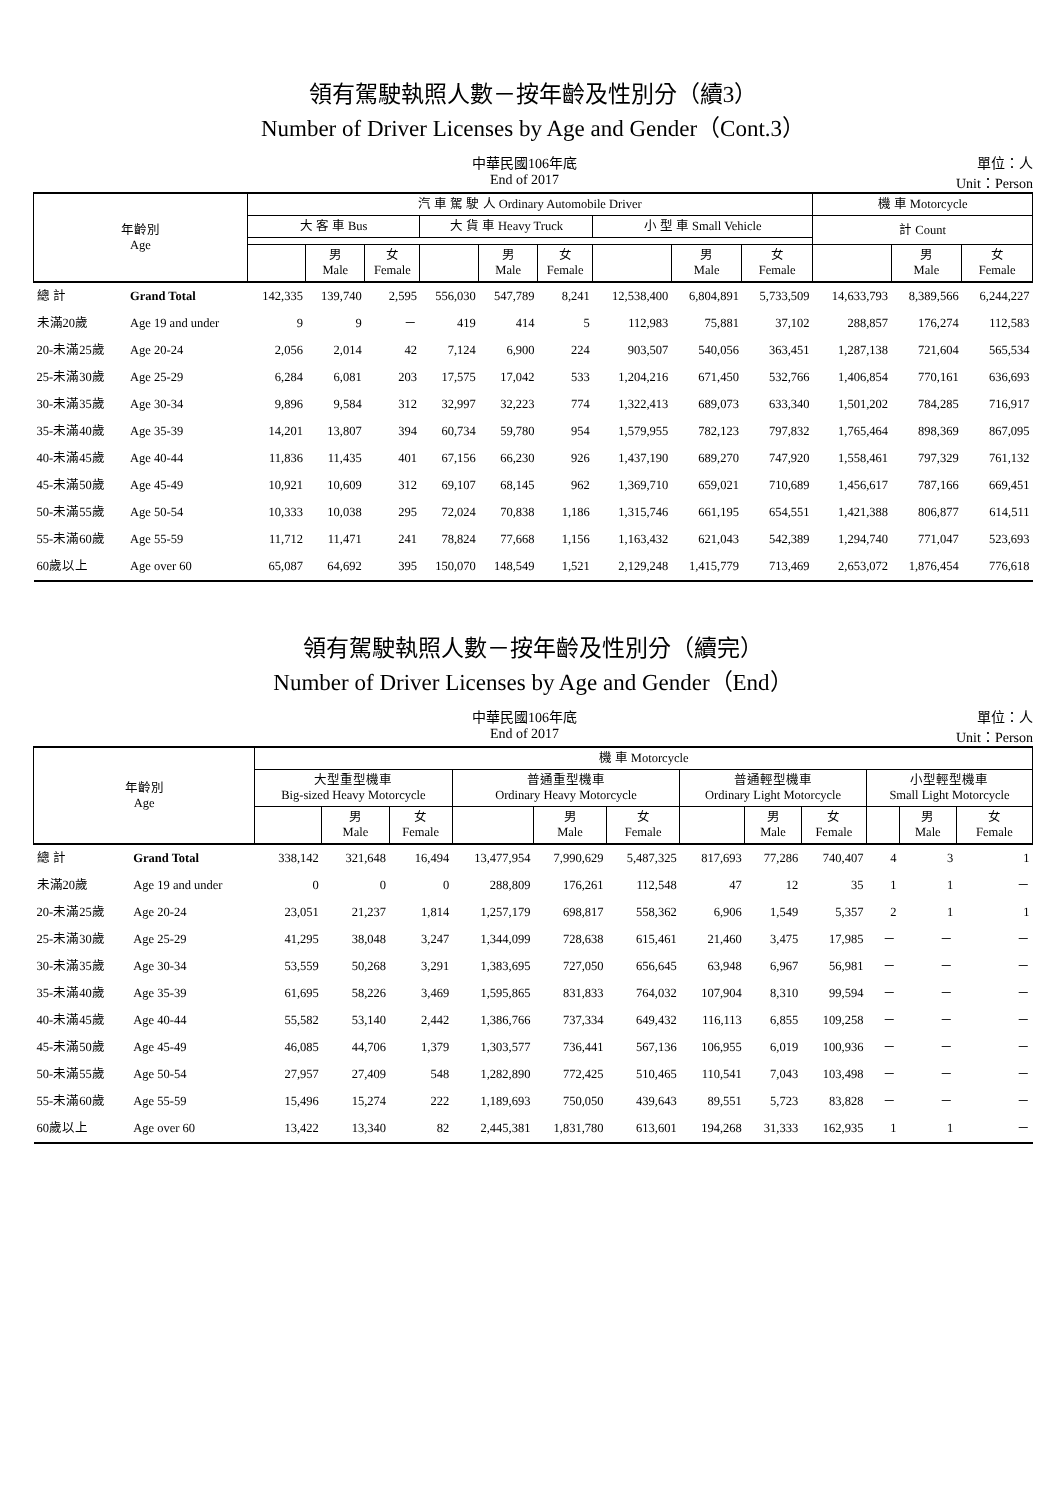領有駕駛執照人數－按年齡及性別分（續3）
Number of Driver Licenses by Age and Gender（Cont.3）
中華民國106年底
End of 2017
單位：人
Unit：Person
| 年齡別 Age | | 汽 車 駕 駛 人 Ordinary Automobile Driver | | | | | | | | | 機 車 Motorcycle | | |
| --- | --- | --- | --- | --- | --- | --- | --- | --- | --- | --- | --- | --- | --- |
| | | 大 客 車 Bus | | | 大 貨 車 Heavy Truck | | | 小 型 車 Small Vehicle | | | 計 Count | | |
| | | | 男 Male | 女 Female | | 男 Male | 女 Female | | 男 Male | 女 Female | | 男 Male | 女 Female |
| 總 計 | Grand Total | 142,335 | 139,740 | 2,595 | 556,030 | 547,789 | 8,241 | 12,538,400 | 6,804,891 | 5,733,509 | 14,633,793 | 8,389,566 | 6,244,227 |
| 未滿20歲 | Age 19 and under | 9 | 9 | － | 419 | 414 | 5 | 112,983 | 75,881 | 37,102 | 288,857 | 176,274 | 112,583 |
| 20-未滿25歲 | Age 20-24 | 2,056 | 2,014 | 42 | 7,124 | 6,900 | 224 | 903,507 | 540,056 | 363,451 | 1,287,138 | 721,604 | 565,534 |
| 25-未滿30歲 | Age 25-29 | 6,284 | 6,081 | 203 | 17,575 | 17,042 | 533 | 1,204,216 | 671,450 | 532,766 | 1,406,854 | 770,161 | 636,693 |
| 30-未滿35歲 | Age 30-34 | 9,896 | 9,584 | 312 | 32,997 | 32,223 | 774 | 1,322,413 | 689,073 | 633,340 | 1,501,202 | 784,285 | 716,917 |
| 35-未滿40歲 | Age 35-39 | 14,201 | 13,807 | 394 | 60,734 | 59,780 | 954 | 1,579,955 | 782,123 | 797,832 | 1,765,464 | 898,369 | 867,095 |
| 40-未滿45歲 | Age 40-44 | 11,836 | 11,435 | 401 | 67,156 | 66,230 | 926 | 1,437,190 | 689,270 | 747,920 | 1,558,461 | 797,329 | 761,132 |
| 45-未滿50歲 | Age 45-49 | 10,921 | 10,609 | 312 | 69,107 | 68,145 | 962 | 1,369,710 | 659,021 | 710,689 | 1,456,617 | 787,166 | 669,451 |
| 50-未滿55歲 | Age 50-54 | 10,333 | 10,038 | 295 | 72,024 | 70,838 | 1,186 | 1,315,746 | 661,195 | 654,551 | 1,421,388 | 806,877 | 614,511 |
| 55-未滿60歲 | Age 55-59 | 11,712 | 11,471 | 241 | 78,824 | 77,668 | 1,156 | 1,163,432 | 621,043 | 542,389 | 1,294,740 | 771,047 | 523,693 |
| 60歲以上 | Age over 60 | 65,087 | 64,692 | 395 | 150,070 | 148,549 | 1,521 | 2,129,248 | 1,415,779 | 713,469 | 2,653,072 | 1,876,454 | 776,618 |
領有駕駛執照人數－按年齡及性別分（續完）
Number of Driver Licenses by Age and Gender（End）
中華民國106年底
End of 2017
單位：人
Unit：Person
| 年齡別 Age | | 機 車 Motorcycle | | | | | | | | | | | |
| --- | --- | --- | --- | --- | --- | --- | --- | --- | --- | --- | --- | --- | --- |
| | | 大型重型機車 Big-sized Heavy Motorcycle | | | 普通重型機車 Ordinary Heavy Motorcycle | | | 普通輕型機車 Ordinary Light Motorcycle | | | 小型輕型機車 Small Light Motorcycle | | |
| | | | 男 Male | 女 Female | | 男 Male | 女 Female | | 男 Male | 女 Female | | 男 Male | 女 Female |
| 總 計 | Grand Total | 338,142 | 321,648 | 16,494 | 13,477,954 | 7,990,629 | 5,487,325 | 817,693 | 77,286 | 740,407 | 4 | 3 | 1 |
| 未滿20歲 | Age 19 and under | 0 | 0 | 0 | 288,809 | 176,261 | 112,548 | 47 | 12 | 35 | 1 | 1 | － |
| 20-未滿25歲 | Age 20-24 | 23,051 | 21,237 | 1,814 | 1,257,179 | 698,817 | 558,362 | 6,906 | 1,549 | 5,357 | 2 | 1 | 1 |
| 25-未滿30歲 | Age 25-29 | 41,295 | 38,048 | 3,247 | 1,344,099 | 728,638 | 615,461 | 21,460 | 3,475 | 17,985 | － | － | － |
| 30-未滿35歲 | Age 30-34 | 53,559 | 50,268 | 3,291 | 1,383,695 | 727,050 | 656,645 | 63,948 | 6,967 | 56,981 | － | － | － |
| 35-未滿40歲 | Age 35-39 | 61,695 | 58,226 | 3,469 | 1,595,865 | 831,833 | 764,032 | 107,904 | 8,310 | 99,594 | － | － | － |
| 40-未滿45歲 | Age 40-44 | 55,582 | 53,140 | 2,442 | 1,386,766 | 737,334 | 649,432 | 116,113 | 6,855 | 109,258 | － | － | － |
| 45-未滿50歲 | Age 45-49 | 46,085 | 44,706 | 1,379 | 1,303,577 | 736,441 | 567,136 | 106,955 | 6,019 | 100,936 | － | － | － |
| 50-未滿55歲 | Age 50-54 | 27,957 | 27,409 | 548 | 1,282,890 | 772,425 | 510,465 | 110,541 | 7,043 | 103,498 | － | － | － |
| 55-未滿60歲 | Age 55-59 | 15,496 | 15,274 | 222 | 1,189,693 | 750,050 | 439,643 | 89,551 | 5,723 | 83,828 | － | － | － |
| 60歲以上 | Age over 60 | 13,422 | 13,340 | 82 | 2,445,381 | 1,831,780 | 613,601 | 194,268 | 31,333 | 162,935 | 1 | 1 | － |